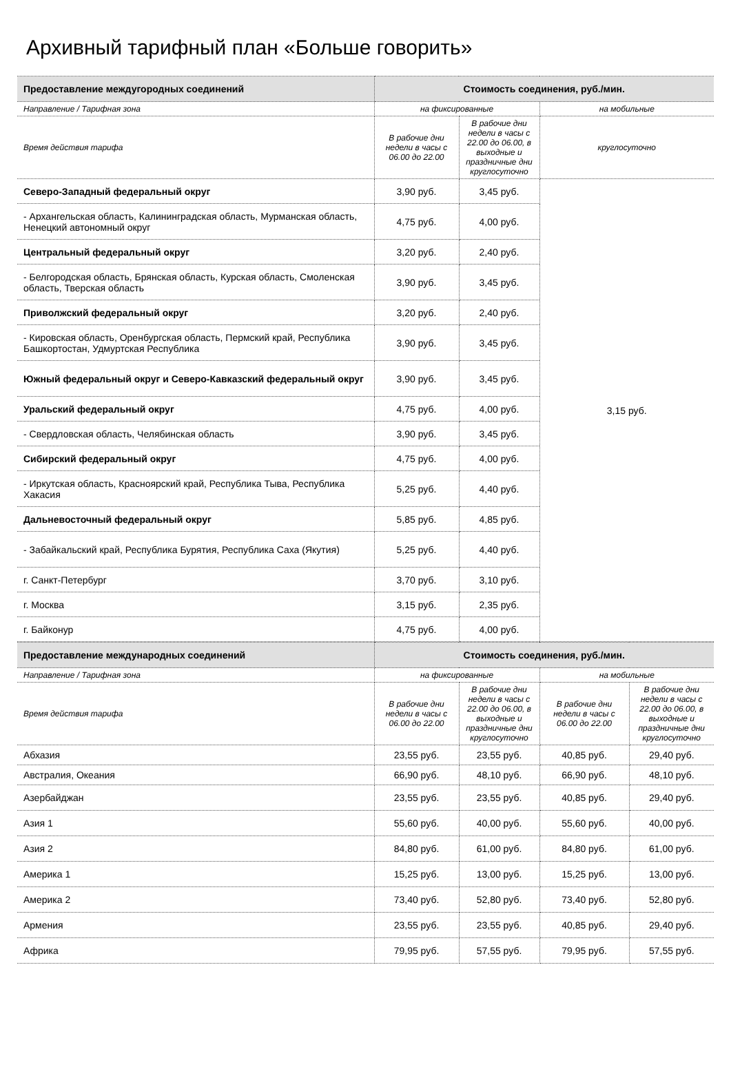Архивный тарифный план «Больше говорить»
| Предоставление междугородных соединений | Стоимость соединения, руб./мин. | | |
| --- | --- | --- | --- |
| Направление / Тарифная зона | на фиксированные | | на мобильные |
| Время действия тарифа | В рабочие дни недели в часы с 06.00 до 22.00 | В рабочие дни недели в часы с 22.00 до 06.00, в выходные и праздничные дни круглосуточно | круглосуточно |
| Северо-Западный федеральный округ | 3,90 руб. | 3,45 руб. | 3,15 руб. |
| - Архангельская область, Калининградская область, Мурманская область, Ненецкий автономный округ | 4,75 руб. | 4,00 руб. | |
| Центральный федеральный округ | 3,20 руб. | 2,40 руб. | |
| - Белгородская область, Брянская область, Курская область, Смоленская область, Тверская область | 3,90 руб. | 3,45 руб. | |
| Приволжский федеральный округ | 3,20 руб. | 2,40 руб. | |
| - Кировская область, Оренбургская область, Пермский край, Республика Башкортостан, Удмуртская Республика | 3,90 руб. | 3,45 руб. | |
| Южный федеральный округ и Северо-Кавказский федеральный округ | 3,90 руб. | 3,45 руб. | |
| Уральский федеральный округ | 4,75 руб. | 4,00 руб. | |
| - Свердловская область, Челябинская область | 3,90 руб. | 3,45 руб. | |
| Сибирский федеральный округ | 4,75 руб. | 4,00 руб. | |
| - Иркутская область, Красноярский край, Республика Тыва, Республика Хакасия | 5,25 руб. | 4,40 руб. | |
| Дальневосточный федеральный округ | 5,85 руб. | 4,85 руб. | |
| - Забайкальский край, Республика Бурятия, Республика Саха (Якутия) | 5,25 руб. | 4,40 руб. | |
| г. Санкт-Петербург | 3,70 руб. | 3,10 руб. | |
| г. Москва | 3,15 руб. | 2,35 руб. | |
| г. Байконур | 4,75 руб. | 4,00 руб. | |
| Предоставление международных соединений | Стоимость соединения, руб./мин. | | | |
| --- | --- | --- | --- | --- |
| Направление / Тарифная зона | на фиксированные | | на мобильные | |
| Время действия тарифа | В рабочие дни недели в часы с 06.00 до 22.00 | В рабочие дни недели в часы с 22.00 до 06.00, в выходные и праздничные дни круглосуточно | В рабочие дни недели в часы с 06.00 до 22.00 | В рабочие дни недели в часы с 22.00 до 06.00, в выходные и праздничные дни круглосуточно |
| Абхазия | 23,55 руб. | 23,55 руб. | 40,85 руб. | 29,40 руб. |
| Австралия, Океания | 66,90 руб. | 48,10 руб. | 66,90 руб. | 48,10 руб. |
| Азербайджан | 23,55 руб. | 23,55 руб. | 40,85 руб. | 29,40 руб. |
| Азия 1 | 55,60 руб. | 40,00 руб. | 55,60 руб. | 40,00 руб. |
| Азия 2 | 84,80 руб. | 61,00 руб. | 84,80 руб. | 61,00 руб. |
| Америка 1 | 15,25 руб. | 13,00 руб. | 15,25 руб. | 13,00 руб. |
| Америка 2 | 73,40 руб. | 52,80 руб. | 73,40 руб. | 52,80 руб. |
| Армения | 23,55 руб. | 23,55 руб. | 40,85 руб. | 29,40 руб. |
| Африка | 79,95 руб. | 57,55 руб. | 79,95 руб. | 57,55 руб. |